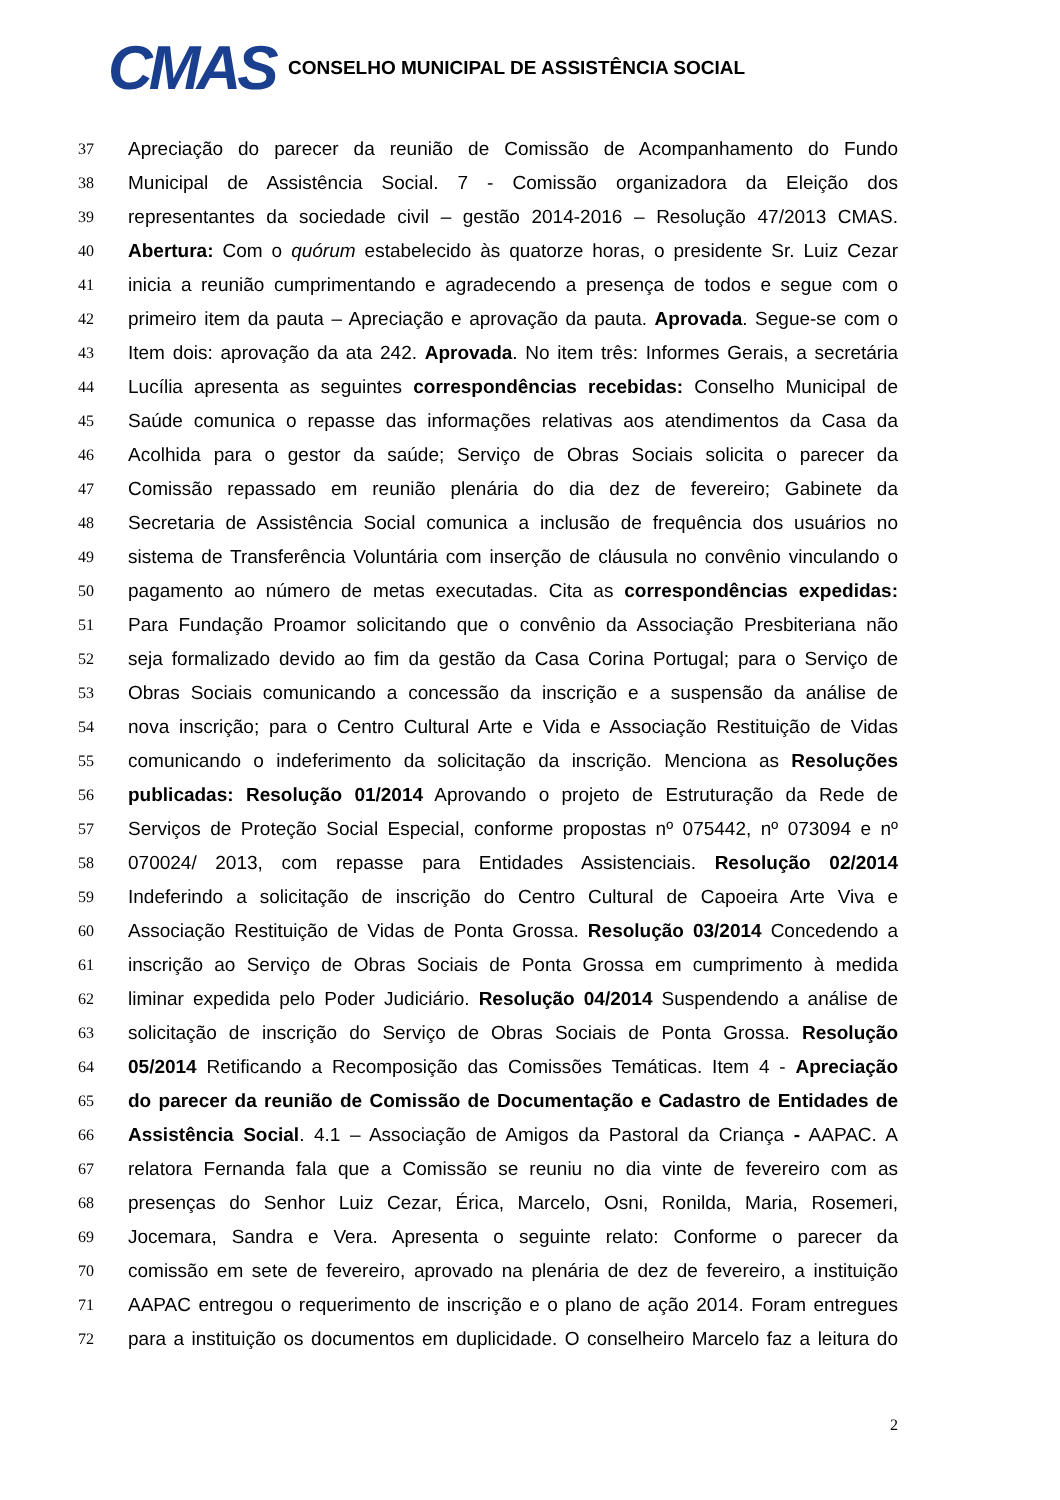CMAS
CONSELHO MUNICIPAL DE ASSISTÊNCIA SOCIAL
37 Apreciação do parecer da reunião de Comissão de Acompanhamento do Fundo
38 Municipal de Assistência Social. 7 - Comissão organizadora da Eleição dos
39 representantes da sociedade civil – gestão 2014-2016 – Resolução 47/2013 CMAS.
40 Abertura: Com o quórum estabelecido às quatorze horas, o presidente Sr. Luiz Cezar
41 inicia a reunião cumprimentando e agradecendo a presença de todos e segue com o
42 primeiro item da pauta – Apreciação e aprovação da pauta. Aprovada. Segue-se com o
43 Item dois: aprovação da ata 242. Aprovada. No item três: Informes Gerais, a secretária
44 Lucília apresenta as seguintes correspondências recebidas: Conselho Municipal de
45 Saúde comunica o repasse das informações relativas aos atendimentos da Casa da
46 Acolhida para o gestor da saúde; Serviço de Obras Sociais solicita o parecer da
47 Comissão repassado em reunião plenária do dia dez de fevereiro; Gabinete da
48 Secretaria de Assistência Social comunica a inclusão de frequência dos usuários no
49 sistema de Transferência Voluntária com inserção de cláusula no convênio vinculando o
50 pagamento ao número de metas executadas. Cita as correspondências expedidas:
51 Para Fundação Proamor solicitando que o convênio da Associação Presbiteriana não
52 seja formalizado devido ao fim da gestão da Casa Corina Portugal; para o Serviço de
53 Obras Sociais comunicando a concessão da inscrição e a suspensão da análise de
54 nova inscrição; para o Centro Cultural Arte e Vida e Associação Restituição de Vidas
55 comunicando o indeferimento da solicitação da inscrição. Menciona as Resoluções
56 publicadas: Resolução 01/2014 Aprovando o projeto de Estruturação da Rede de
57 Serviços de Proteção Social Especial, conforme propostas nº 075442, nº 073094 e nº
58 070024/ 2013, com repasse para Entidades Assistenciais. Resolução 02/2014
59 Indeferindo a solicitação de inscrição do Centro Cultural de Capoeira Arte Viva e
60 Associação Restituição de Vidas de Ponta Grossa. Resolução 03/2014 Concedendo a
61 inscrição ao Serviço de Obras Sociais de Ponta Grossa em cumprimento à medida
62 liminar expedida pelo Poder Judiciário. Resolução 04/2014 Suspendendo a análise de
63 solicitação de inscrição do Serviço de Obras Sociais de Ponta Grossa. Resolução
64 05/2014 Retificando a Recomposição das Comissões Temáticas. Item 4 - Apreciação
65 do parecer da reunião de Comissão de Documentação e Cadastro de Entidades de
66 Assistência Social. 4.1 – Associação de Amigos da Pastoral da Criança - AAPAC. A
67 relatora Fernanda fala que a Comissão se reuniu no dia vinte de fevereiro com as
68 presenças do Senhor Luiz Cezar, Érica, Marcelo, Osni, Ronilda, Maria, Rosemeri,
69 Jocemara, Sandra e Vera. Apresenta o seguinte relato: Conforme o parecer da
70 comissão em sete de fevereiro, aprovado na plenária de dez de fevereiro, a instituição
71 AAPAC entregou o requerimento de inscrição e o plano de ação 2014. Foram entregues
72 para a instituição os documentos em duplicidade. O conselheiro Marcelo faz a leitura do
2